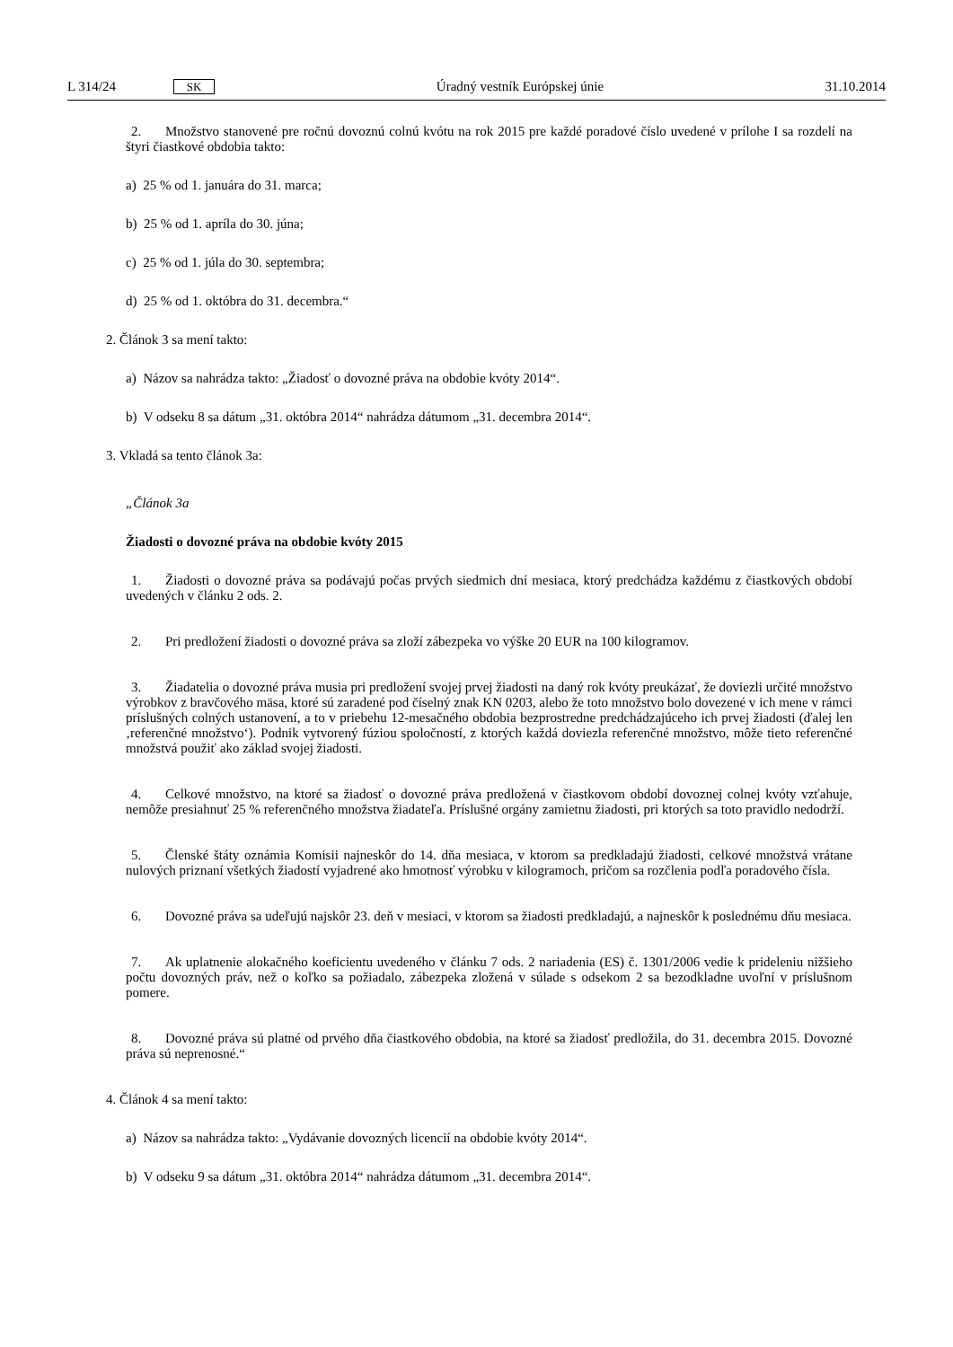L 314/24 SK Úradný vestník Európskej únie 31.10.2014
2. Množstvo stanovené pre ročnú dovoznú colnú kvótu na rok 2015 pre každé poradové číslo uvedené v prílohe I sa rozdelí na štyri čiastkové obdobia takto:
a) 25 % od 1. januára do 31. marca;
b) 25 % od 1. apríla do 30. júna;
c) 25 % od 1. júla do 30. septembra;
d) 25 % od 1. októbra do 31. decembra.“
2. Článok 3 sa mení takto:
a) Názov sa nahrádza takto: „Žiadosť o dovozné práva na obdobie kvóty 2014“.
b) V odseku 8 sa dátum „31. októbra 2014“ nahrádza dátumom „31. decembra 2014“.
3. Vkladá sa tento článok 3a:
„Článok 3a
Žiadosti o dovozné práva na obdobie kvóty 2015
1. Žiadosti o dovozné práva sa podávajú počas prvých siedmich dní mesiaca, ktorý predchádza každému z čiastkových období uvedených v článku 2 ods. 2.
2. Pri predložení žiadosti o dovozné práva sa zloží zábezpeka vo výške 20 EUR na 100 kilogramov.
3. Žiadatelia o dovozné práva musia pri predložení svojej prvej žiadosti na daný rok kvóty preukázať, že doviezli určité množstvo výrobkov z bravčového mäsa, ktoré sú zaradené pod číselný znak KN 0203, alebo že toto množstvo bolo dovezené v ich mene v rámci príslušných colných ustanovení, a to v priebehu 12-mesačného obdobia bezprostredne predchádzajúceho ich prvej žiadosti (ďalej len ‚referenčné množstvo‘). Podnik vytvorený fúziou spoločností, z ktorých každá doviezla referenčné množstvo, môže tieto referenčné množstvá použiť ako základ svojej žiadosti.
4. Celkové množstvo, na ktoré sa žiadosť o dovozné práva predložená v čiastkovom období dovoznej colnej kvóty vzťahuje, nemôže presiahnuť 25 % referenčného množstva žiadateľa. Príslušné orgány zamietnu žiadosti, pri ktorých sa toto pravidlo nedodrží.
5. Členské štáty oznámia Komisii najneskôr do 14. dňa mesiaca, v ktorom sa predkladajú žiadosti, celkové množstvá vrátane nulových priznaní všetkých žiadostí vyjadrené ako hmotnosť výrobku v kilogramoch, pričom sa rozčlenia podľa poradového čísla.
6. Dovozné práva sa udeľujú najskôr 23. deň v mesiaci, v ktorom sa žiadosti predkladajú, a najneskôr k poslednému dňu mesiaca.
7. Ak uplatnenie alokačného koeficientu uvedeného v článku 7 ods. 2 nariadenia (ES) č. 1301/2006 vedie k prideleniu nižšieho počtu dovozných práv, než o koľko sa požiadalo, zábezpeka zložená v súlade s odsekom 2 sa bezodkladne uvoľní v príslušnom pomere.
8. Dovozné práva sú platné od prvého dňa čiastkového obdobia, na ktoré sa žiadosť predložila, do 31. decembra 2015. Dovozné práva sú neprenosné.“
4. Článok 4 sa mení takto:
a) Názov sa nahrádza takto: „Vydávanie dovozných licencií na obdobie kvóty 2014“.
b) V odseku 9 sa dátum „31. októbra 2014“ nahrádza dátumom „31. decembra 2014“.